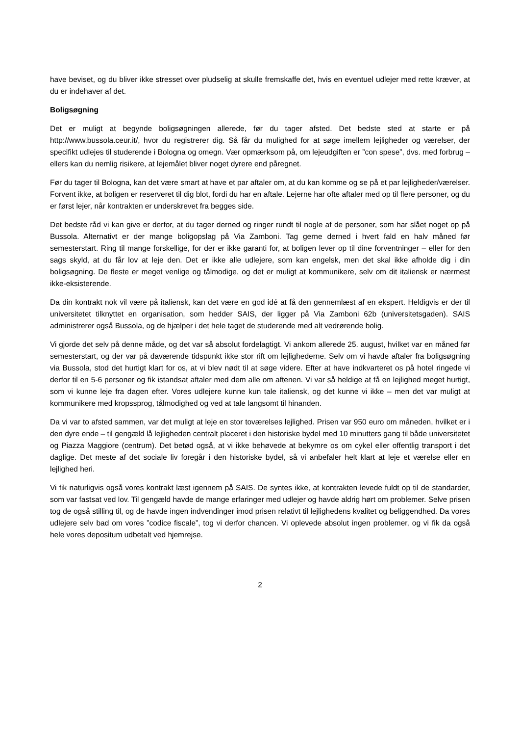have beviset, og du bliver ikke stresset over pludselig at skulle fremskaffe det, hvis en eventuel udlejer med rette kræver, at du er indehaver af det.
Boligsøgning
Det er muligt at begynde boligsøgningen allerede, før du tager afsted. Det bedste sted at starte er på http://www.bussola.ceur.it/, hvor du registrerer dig. Så får du mulighed for at søge imellem lejligheder og værelser, der specifikt udlejes til studerende i Bologna og omegn. Vær opmærksom på, om lejeudgiften er ”con spese”, dvs. med forbrug – ellers kan du nemlig risikere, at lejemålet bliver noget dyrere end påregnet.
Før du tager til Bologna, kan det være smart at have et par aftaler om, at du kan komme og se på et par lejligheder/værelser. Forvent ikke, at boligen er reserveret til dig blot, fordi du har en aftale. Lejerne har ofte aftaler med op til flere personer, og du er først lejer, når kontrakten er underskrevet fra begges side.
Det bedste råd vi kan give er derfor, at du tager derned og ringer rundt til nogle af de personer, som har slået noget op på Bussola. Alternativt er der mange boligopslag på Via Zamboni. Tag gerne derned i hvert fald en halv måned før semesterstart. Ring til mange forskellige, for der er ikke garanti for, at boligen lever op til dine forventninger – eller for den sags skyld, at du får lov at leje den. Det er ikke alle udlejere, som kan engelsk, men det skal ikke afholde dig i din boligsøgning. De fleste er meget venlige og tålmodige, og det er muligt at kommunikere, selv om dit italiensk er nærmest ikke-eksisterende.
Da din kontrakt nok vil være på italiensk, kan det være en god idé at få den gennemlæst af en ekspert. Heldigvis er der til universitetet tilknyttet en organisation, som hedder SAIS, der ligger på Via Zamboni 62b (universitetsgaden). SAIS administrerer også Bussola, og de hjælper i det hele taget de studerende med alt vedrørende bolig.
Vi gjorde det selv på denne måde, og det var så absolut fordelagtigt. Vi ankom allerede 25. august, hvilket var en måned før semesterstart, og der var på daværende tidspunkt ikke stor rift om lejlighederne. Selv om vi havde aftaler fra boligsøgning via Bussola, stod det hurtigt klart for os, at vi blev nødt til at søge videre. Efter at have indkvarteret os på hotel ringede vi derfor til en 5-6 personer og fik istandsat aftaler med dem alle om aftenen. Vi var så heldige at få en lejlighed meget hurtigt, som vi kunne leje fra dagen efter. Vores udlejere kunne kun tale italiensk, og det kunne vi ikke – men det var muligt at kommunikere med kropssprog, tålmodighed og ved at tale langsomt til hinanden.
Da vi var to afsted sammen, var det muligt at leje en stor toværelses lejlighed. Prisen var 950 euro om måneden, hvilket er i den dyre ende – til gengæld lå lejligheden centralt placeret i den historiske bydel med 10 minutters gang til både universitetet og Piazza Maggiore (centrum). Det betød også, at vi ikke behøvede at bekymre os om cykel eller offentlig transport i det daglige. Det meste af det sociale liv foregår i den historiske bydel, så vi anbefaler helt klart at leje et værelse eller en lejlighed heri.
Vi fik naturligvis også vores kontrakt læst igennem på SAIS. De syntes ikke, at kontrakten levede fuldt op til de standarder, som var fastsat ved lov. Til gengæld havde de mange erfaringer med udlejer og havde aldrig hørt om problemer. Selve prisen tog de også stilling til, og de havde ingen indvendinger imod prisen relativt til lejlighedens kvalitet og beliggendhed. Da vores udlejere selv bad om vores ”codice fiscale”, tog vi derfor chancen. Vi oplevede absolut ingen problemer, og vi fik da også hele vores depositum udbetalt ved hjemrejse.
2